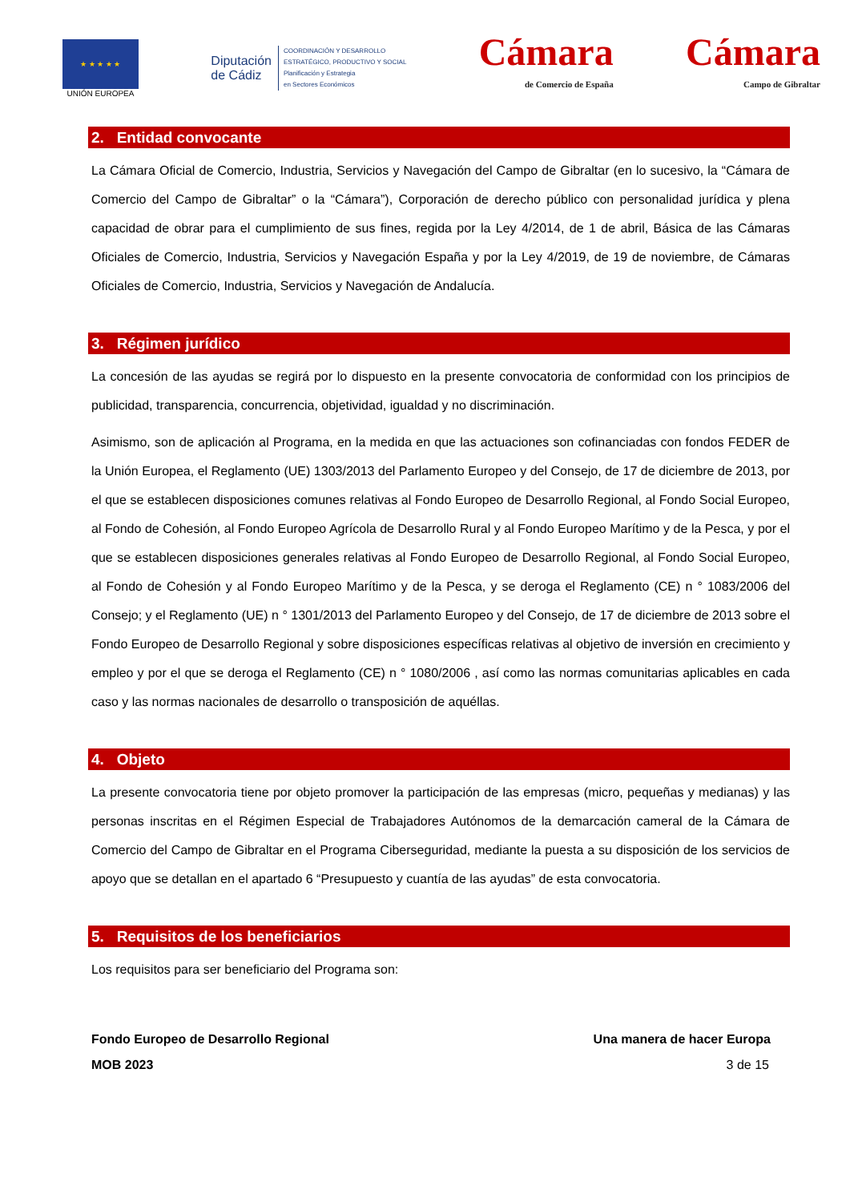★ ★ ★ ★ ★
UNIÓN EUROPEA
Diputación
de Cádiz
COORDINACIÓN Y DESARROLLO
ESTRATÉGICO, PRODUCTIVO Y SOCIAL
Planificación y Estrategia
en Sectores Económicos
Cámara
de Comercio de España
Cámara
Campo de Gibraltar
2. Entidad convocante
La Cámara Oficial de Comercio, Industria, Servicios y Navegación del Campo de Gibraltar (en lo sucesivo, la “Cámara de Comercio del Campo de Gibraltar” o la “Cámara”), Corporación de derecho público con personalidad jurídica y plena capacidad de obrar para el cumplimiento de sus fines, regida por la Ley 4/2014, de 1 de abril, Básica de las Cámaras Oficiales de Comercio, Industria, Servicios y Navegación España y por la Ley 4/2019, de 19 de noviembre, de Cámaras Oficiales de Comercio, Industria, Servicios y Navegación de Andalucía.
3. Régimen jurídico
La concesión de las ayudas se regirá por lo dispuesto en la presente convocatoria de conformidad con los principios de publicidad, transparencia, concurrencia, objetividad, igualdad y no discriminación.
Asimismo, son de aplicación al Programa, en la medida en que las actuaciones son cofinanciadas con fondos FEDER de la Unión Europea, el Reglamento (UE) 1303/2013 del Parlamento Europeo y del Consejo, de 17 de diciembre de 2013, por el que se establecen disposiciones comunes relativas al Fondo Europeo de Desarrollo Regional, al Fondo Social Europeo, al Fondo de Cohesión, al Fondo Europeo Agrícola de Desarrollo Rural y al Fondo Europeo Marítimo y de la Pesca, y por el que se establecen disposiciones generales relativas al Fondo Europeo de Desarrollo Regional, al Fondo Social Europeo, al Fondo de Cohesión y al Fondo Europeo Marítimo y de la Pesca, y se deroga el Reglamento (CE) n ° 1083/2006 del Consejo; y el Reglamento (UE) n ° 1301/2013 del Parlamento Europeo y del Consejo, de 17 de diciembre de 2013 sobre el Fondo Europeo de Desarrollo Regional y sobre disposiciones específicas relativas al objetivo de inversión en crecimiento y empleo y por el que se deroga el Reglamento (CE) n ° 1080/2006 , así como las normas comunitarias aplicables en cada caso y las normas nacionales de desarrollo o transposición de aquéllas.
4. Objeto
La presente convocatoria tiene por objeto promover la participación de las empresas (micro, pequeñas y medianas) y las personas inscritas en el Régimen Especial de Trabajadores Autónomos de la demarcación cameral de la Cámara de Comercio del Campo de Gibraltar en el Programa Ciberseguridad, mediante la puesta a su disposición de los servicios de apoyo que se detallan en el apartado 6 “Presupuesto y cuantía de las ayudas” de esta convocatoria.
5. Requisitos de los beneficiarios
Los requisitos para ser beneficiario del Programa son:
Fondo Europeo de Desarrollo Regional Una manera de hacer Europa
MOB 2023 3 de 15